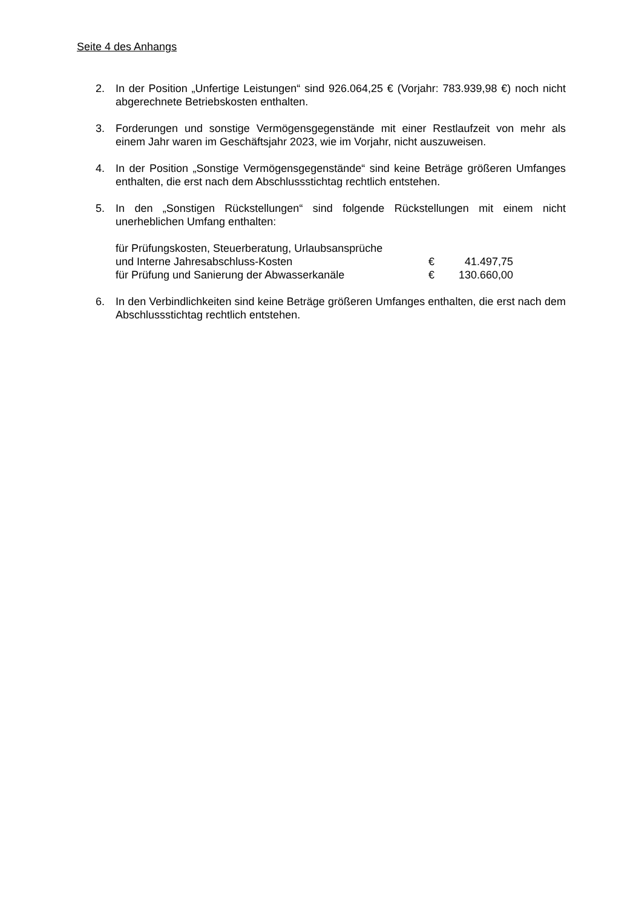Seite 4 des Anhangs
2. In der Position „Unfertige Leistungen“ sind 926.064,25 € (Vorjahr: 783.939,98 €) noch nicht abgerechnete Betriebskosten enthalten.
3. Forderungen und sonstige Vermögensgegenstände mit einer Restlaufzeit von mehr als einem Jahr waren im Geschäftsjahr 2023, wie im Vorjahr, nicht auszuweisen.
4. In der Position „Sonstige Vermögensgegenstände“ sind keine Beträge größeren Umfanges enthalten, die erst nach dem Abschlussstichtag rechtlich entstehen.
5. In den „Sonstigen Rückstellungen“ sind folgende Rückstellungen mit einem nicht unerheblichen Umfang enthalten:
| für Prüfungskosten, Steuerberatung, Urlaubsansprüche und Interne Jahresabschluss-Kosten | € | 41.497,75 |
| für Prüfung und Sanierung der Abwasserkanäle | € | 130.660,00 |
6. In den Verbindlichkeiten sind keine Beträge größeren Umfanges enthalten, die erst nach dem Abschlussstichtag rechtlich entstehen.